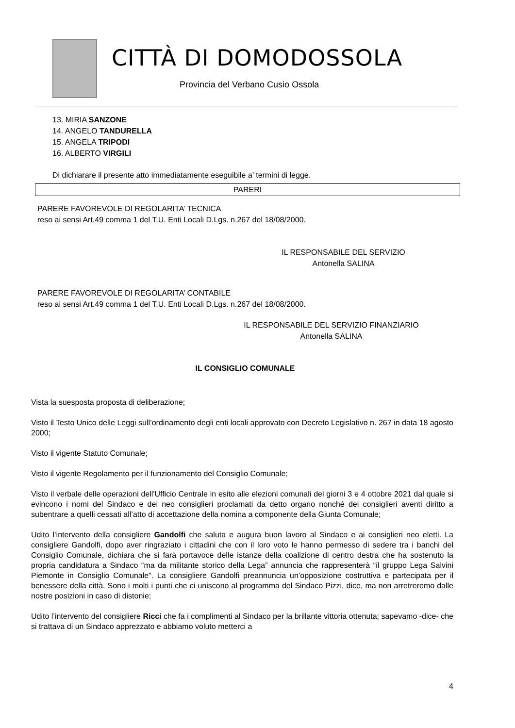CITTÀ DI DOMODOSSOLA
Provincia del Verbano Cusio Ossola
13. MIRIA SANZONE
14. ANGELO TANDURELLA
15. ANGELA TRIPODI
16. ALBERTO VIRGILI
Di dichiarare il presente atto immediatamente eseguibile a’ termini di legge.
PARERI
PARERE FAVOREVOLE DI REGOLARITA’ TECNICA
reso ai sensi Art.49 comma 1 del T.U. Enti Locali D.Lgs. n.267 del 18/08/2000.
IL RESPONSABILE DEL SERVIZIO
Antonella SALINA
PARERE FAVOREVOLE DI REGOLARITA’ CONTABILE
reso ai sensi Art.49 comma 1 del T.U. Enti Locali D.Lgs. n.267 del 18/08/2000.
IL RESPONSABILE DEL SERVIZIO FINANZIARIO
Antonella SALINA
IL CONSIGLIO COMUNALE
Vista la suesposta proposta di deliberazione;
Visto il Testo Unico delle Leggi sull’ordinamento degli enti locali approvato con Decreto Legislativo n. 267 in data 18 agosto 2000;
Visto il vigente Statuto Comunale;
Visto il vigente Regolamento per il funzionamento del Consiglio Comunale;
Visto il verbale delle operazioni dell'Ufficio Centrale in esito alle elezioni comunali dei giorni 3 e 4 ottobre 2021 dal quale si evincono i nomi del Sindaco e dei neo consiglieri proclamati da detto organo nonché dei consiglieri aventi diritto a subentrare a quelli cessati all’atto di accettazione della nomina a componente della Giunta Comunale;
Udito l’intervento della consigliere Gandolfi che saluta e augura buon lavoro al Sindaco e ai consiglieri neo eletti. La consigliere Gandolfi, dopo aver ringraziato i cittadini che con il loro voto le hanno permesso di sedere tra i banchi del Consiglio Comunale, dichiara che si farà portavoce delle istanze della coalizione di centro destra che ha sostenuto la propria candidatura a Sindaco “ma da militante storico della Lega” annuncia che rappresenterà “il gruppo Lega Salvini Piemonte in Consiglio Comunale”. La consigliere Gandolfi preannuncia un’opposizione costruttiva e partecipata per il benessere della città. Sono i molti i punti che ci uniscono al programma del Sindaco Pizzi, dice, ma non arretreremo dalle nostre posizioni in caso di distonie;
Udito l’intervento del consigliere Ricci che fa i complimenti al Sindaco per la brillante vittoria ottenuta; sapevamo -dice- che si trattava di un Sindaco apprezzato e abbiamo voluto metterci a
4